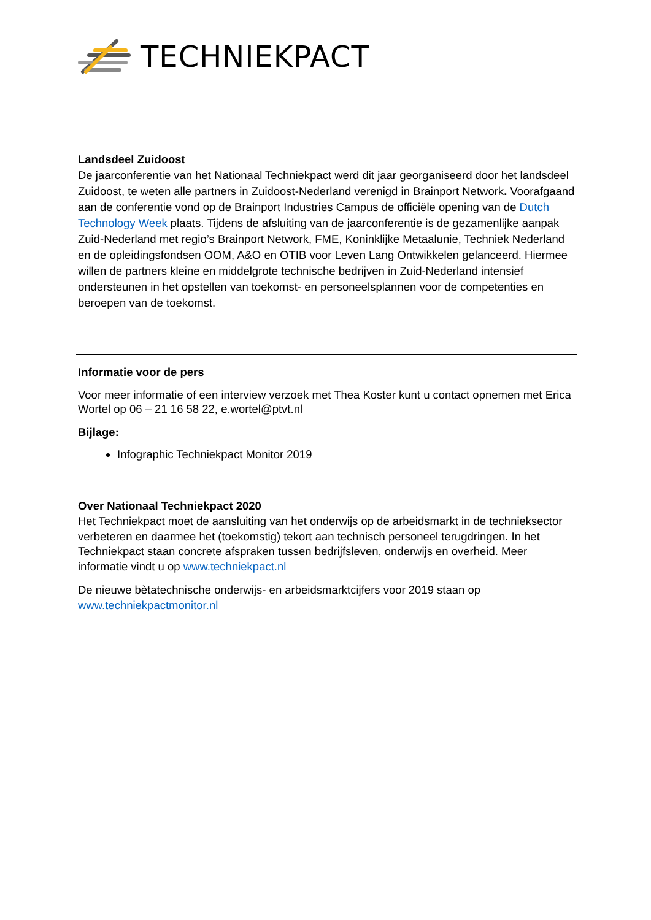TECHNIEKPACT
Landsdeel Zuidoost
De jaarconferentie van het Nationaal Techniekpact werd dit jaar georganiseerd door het landsdeel Zuidoost, te weten alle partners in Zuidoost-Nederland verenigd in Brainport Network. Voorafgaand aan de conferentie vond op de Brainport Industries Campus de officiële opening van de Dutch Technology Week plaats. Tijdens de afsluiting van de jaarconferentie is de gezamenlijke aanpak Zuid-Nederland met regio’s Brainport Network, FME, Koninklijke Metaalunie, Techniek Nederland en de opleidingsfondsen OOM, A&O en OTIB voor Leven Lang Ontwikkelen gelanceerd. Hiermee willen de partners kleine en middelgrote technische bedrijven in Zuid-Nederland intensief ondersteunen in het opstellen van toekomst- en personeelsplannen voor de competenties en beroepen van de toekomst.
Informatie voor de pers
Voor meer informatie of een interview verzoek met Thea Koster kunt u contact opnemen met Erica Wortel op 06 – 21 16 58 22, e.wortel@ptvt.nl
Bijlage:
Infographic Techniekpact Monitor 2019
Over Nationaal Techniekpact 2020
Het Techniekpact moet de aansluiting van het onderwijs op de arbeidsmarkt in de technieksector verbeteren en daarmee het (toekomstig) tekort aan technisch personeel terugdringen. In het Techniekpact staan concrete afspraken tussen bedrijfsleven, onderwijs en overheid. Meer informatie vindt u op www.techniekpact.nl
De nieuwe bètatechnische onderwijs- en arbeidsmarktcijfers voor 2019 staan op www.techniekpactmonitor.nl